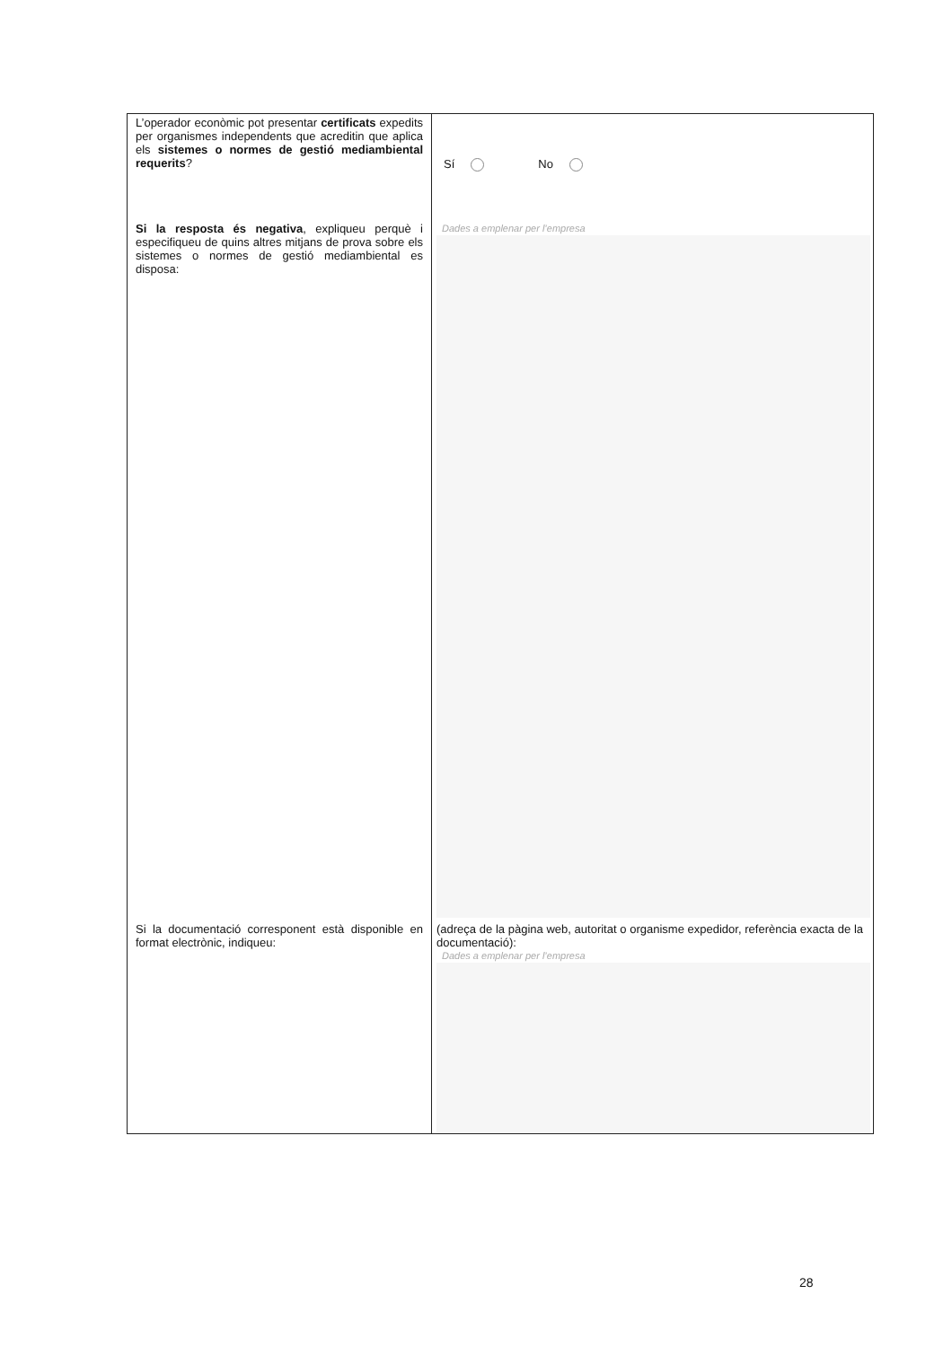| L’operador econòmic pot presentar certificats expedits per organismes independents que acreditin que aplica els sistemes o normes de gestió mediambiental requerits ? | Sí No |
| Si la resposta és negativa , expliqueu perquè i especifiqueu de quins altres mitjans de prova sobre els sistemes o normes de gestió mediambiental es disposa: | Dades a emplenar per l’empresa |
| Si la documentació corresponent està disponible en format electrònic, indiqueu: | (adreça de la pàgina web, autoritat o organisme expedidor, referència exacta de la documentació): Dades a emplenar per l’empresa |
28